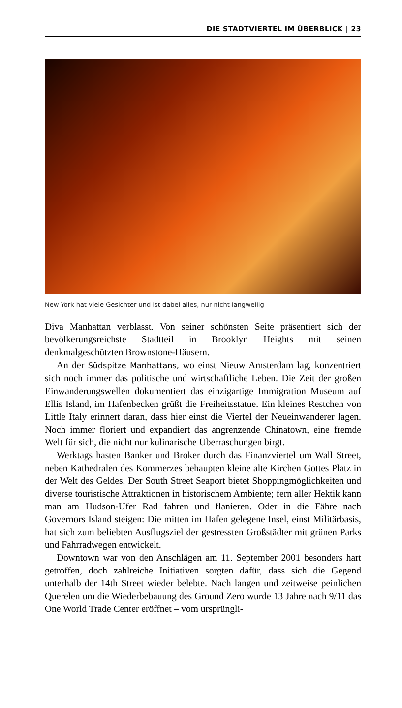DIE STADTVIERTEL IM ÜBERBLICK | 23
New York hat viele Gesichter und ist dabei alles, nur nicht langweilig
Diva Manhattan verblasst. Von seiner schönsten Seite präsentiert sich der bevölkerungsreichste Stadtteil in Brooklyn Heights mit seinen denkmalgeschützten Brownstone-Häusern.
An der Südspitze Manhattans, wo einst Nieuw Amsterdam lag, konzentriert sich noch immer das politische und wirtschaftliche Leben. Die Zeit der großen Einwanderungswellen dokumentiert das einzigartige Immigration Museum auf Ellis Island, im Hafenbecken grüßt die Freiheitsstatue. Ein kleines Restchen von Little Italy erinnert daran, dass hier einst die Viertel der Neueinwanderer lagen. Noch immer floriert und expandiert das angrenzende Chinatown, eine fremde Welt für sich, die nicht nur kulinarische Überraschungen birgt.
Werktags hasten Banker und Broker durch das Finanzviertel um Wall Street, neben Kathedralen des Kommerzes behaupten kleine alte Kirchen Gottes Platz in der Welt des Geldes. Der South Street Seaport bietet Shoppingmöglichkeiten und diverse touristische Attraktionen in historischem Ambiente; fern aller Hektik kann man am Hudson-Ufer Rad fahren und flanieren. Oder in die Fähre nach Governors Island steigen: Die mitten im Hafen gelegene Insel, einst Militärbasis, hat sich zum beliebten Ausflugsziel der gestressten Großstädter mit grünen Parks und Fahrradwegen entwickelt.
Downtown war von den Anschlägen am 11. September 2001 besonders hart getroffen, doch zahlreiche Initiativen sorgten dafür, dass sich die Gegend unterhalb der 14th Street wieder belebte. Nach langen und zeitweise peinlichen Querelen um die Wiederbebauung des Ground Zero wurde 13 Jahre nach 9/11 das One World Trade Center eröffnet – vom ursprüngli-